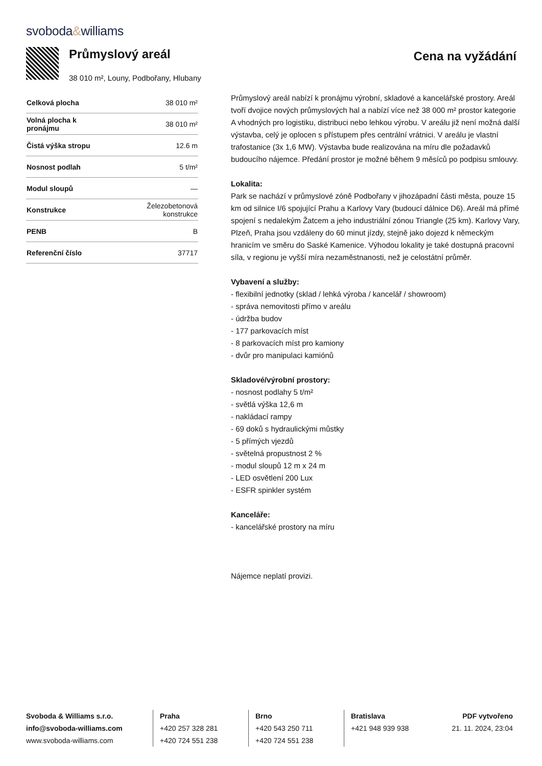svoboda&williams
Průmyslový areál
38 010 m², Louny, Podbořany, Hlubany
Cena na vyžádání
| Celková plocha | 38 010 m² |
| Volná plocha k pronájmu | 38 010 m² |
| Čistá výška stropu | 12.6 m |
| Nosnost podlah | 5 t/m² |
| Modul sloupů | — |
| Konstrukce | Železobetonová konstrukce |
| PENB | B |
| Referenční číslo | 37717 |
Průmyslový areál nabízí k pronájmu výrobní, skladové a kancelářské prostory. Areál tvoří dvojice nových průmyslových hal a nabízí více než 38 000 m² prostor kategorie A vhodných pro logistiku, distribuci nebo lehkou výrobu. V areálu již není možná další výstavba, celý je oplocen s přístupem přes centrální vrátnici. V areálu je vlastní trafostanice (3x 1,6 MW). Výstavba bude realizována na míru dle požadavků budoucího nájemce. Předání prostor je možné během 9 měsíců po podpisu smlouvy.
Lokalita:
Park se nachází v průmyslové zóně Podbořany v jihozápadní části města, pouze 15 km od silnice I/6 spojující Prahu a Karlovy Vary (budoucí dálnice D6). Areál má přímé spojení s nedalekým Žatcem a jeho industriální zónou Triangle (25 km). Karlovy Vary, Plzeň, Praha jsou vzdáleny do 60 minut jízdy, stejně jako dojezd k německým hranicím ve směru do Saské Kamenice. Výhodou lokality je také dostupná pracovní síla, v regionu je vyšší míra nezaměstnanosti, než je celostátní průměr.
Vybavení a služby:
- flexibilní jednotky (sklad / lehká výroba / kancelář / showroom)
- správa nemovitosti přímo v areálu
- údržba budov
- 177 parkovacích míst
- 8 parkovacích míst pro kamiony
- dvůr pro manipulaci kamiónů
Skladové/výrobní prostory:
- nosnost podlahy 5 t/m²
- světlá výška 12,6 m
- nakládací rampy
- 69 doků s hydraulickými můstky
- 5 přímých vjezdů
- světelná propustnost 2 %
- modul sloupů 12 m x 24 m
- LED osvětlení 200 Lux
- ESFR spinkler systém
Kanceláře:
- kancelářské prostory na míru
Nájemce neplatí provizi.
Svoboda & Williams s.r.o.
info@svoboda-williams.com
www.svoboda-williams.com
Praha
+420 257 328 281
+420 724 551 238
Brno
+420 543 250 711
+420 724 551 238
Bratislava
+421 948 939 938
PDF vytvořeno
21. 11. 2024, 23:04